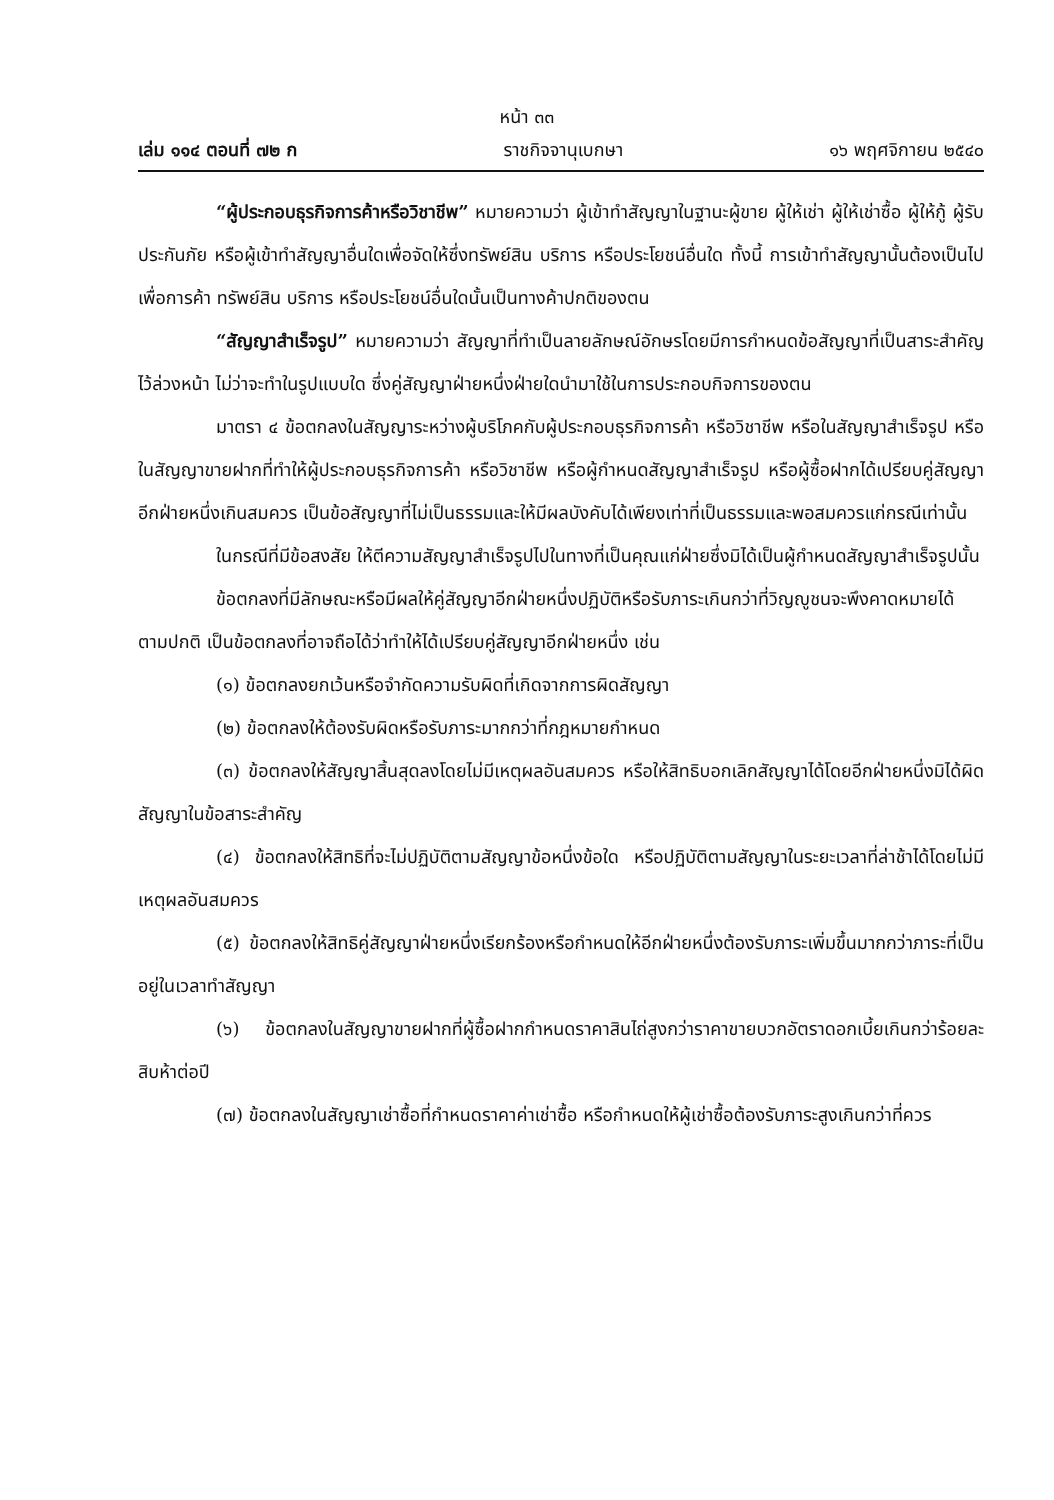หน้า ๓๓
เล่ม ๑๑๔ ตอนที่ ๗๒ ก ราชกิจจานุเบกษา ๑๖ พฤศจิกายน ๒๕๔๐
“ผู้ประกอบธุรกิจการค้าหรือวิชาชีพ” หมายความว่า ผู้เข้าทำสัญญาในฐานะผู้ขาย ผู้ให้เช่า ผู้ให้เช่าซื้อ ผู้ให้กู้ ผู้รับประกันภัย หรือผู้เข้าทำสัญญาอื่นใดเพื่อจัดให้ซึ่งทรัพย์สิน บริการ หรือประโยชน์อื่นใด ทั้งนี้ การเข้าทำสัญญานั้นต้องเป็นไปเพื่อการค้า ทรัพย์สิน บริการ หรือประโยชน์อื่นใดนั้นเป็นทางค้าปกติของตน
“สัญญาสำเร็จรูป” หมายความว่า สัญญาที่ทำเป็นลายลักษณ์อักษรโดยมีการกำหนดข้อสัญญาที่เป็นสาระสำคัญไว้ล่วงหน้า ไม่ว่าจะทำในรูปแบบใด ซึ่งคู่สัญญาฝ่ายหนึ่งฝ่ายใดนำมาใช้ในการประกอบกิจการของตน
มาตรา ๔ ข้อตกลงในสัญญาระหว่างผู้บริโภคกับผู้ประกอบธุรกิจการค้า หรือวิชาชีพ หรือในสัญญาสำเร็จรูป หรือในสัญญาขายฝากที่ทำให้ผู้ประกอบธุรกิจการค้า หรือวิชาชีพ หรือผู้กำหนดสัญญาสำเร็จรูป หรือผู้ซื้อฝากได้เปรียบคู่สัญญาอีกฝ่ายหนึ่งเกินสมควร เป็นข้อสัญญาที่ไม่เป็นธรรมและให้มีผลบังคับได้เพียงเท่าที่เป็นธรรมและพอสมควรแก่กรณีเท่านั้น
ในกรณีที่มีข้อสงสัย ให้ตีความสัญญาสำเร็จรูปไปในทางที่เป็นคุณแก่ฝ่ายซึ่งมิได้เป็นผู้กำหนดสัญญาสำเร็จรูปนั้น
ข้อตกลงที่มีลักษณะหรือมีผลให้คู่สัญญาอีกฝ่ายหนึ่งปฏิบัติหรือรับภาระเกินกว่าที่วิญญูชนจะพึงคาดหมายได้ตามปกติ เป็นข้อตกลงที่อาจถือได้ว่าทำให้ได้เปรียบคู่สัญญาอีกฝ่ายหนึ่ง เช่น
(๑) ข้อตกลงยกเว้นหรือจำกัดความรับผิดที่เกิดจากการผิดสัญญา
(๒) ข้อตกลงให้ต้องรับผิดหรือรับภาระมากกว่าที่กฎหมายกำหนด
(๓) ข้อตกลงให้สัญญาสิ้นสุดลงโดยไม่มีเหตุผลอันสมควร หรือให้สิทธิบอกเลิกสัญญาได้โดยอีกฝ่ายหนึ่งมิได้ผิดสัญญาในข้อสาระสำคัญ
(๔) ข้อตกลงให้สิทธิที่จะไม่ปฏิบัติตามสัญญาข้อหนึ่งข้อใด หรือปฏิบัติตามสัญญาในระยะเวลาที่ล่าช้าได้โดยไม่มีเหตุผลอันสมควร
(๕) ข้อตกลงให้สิทธิคู่สัญญาฝ่ายหนึ่งเรียกร้องหรือกำหนดให้อีกฝ่ายหนึ่งต้องรับภาระเพิ่มขึ้นมากกว่าภาระที่เป็นอยู่ในเวลาทำสัญญา
(๖) ข้อตกลงในสัญญาขายฝากที่ผู้ซื้อฝากกำหนดราคาสินไถ่สูงกว่าราคาขายบวกอัตราดอกเบี้ยเกินกว่าร้อยละสิบห้าต่อปี
(๗) ข้อตกลงในสัญญาเช่าซื้อที่กำหนดราคาค่าเช่าซื้อ หรือกำหนดให้ผู้เช่าซื้อต้องรับภาระสูงเกินกว่าที่ควร